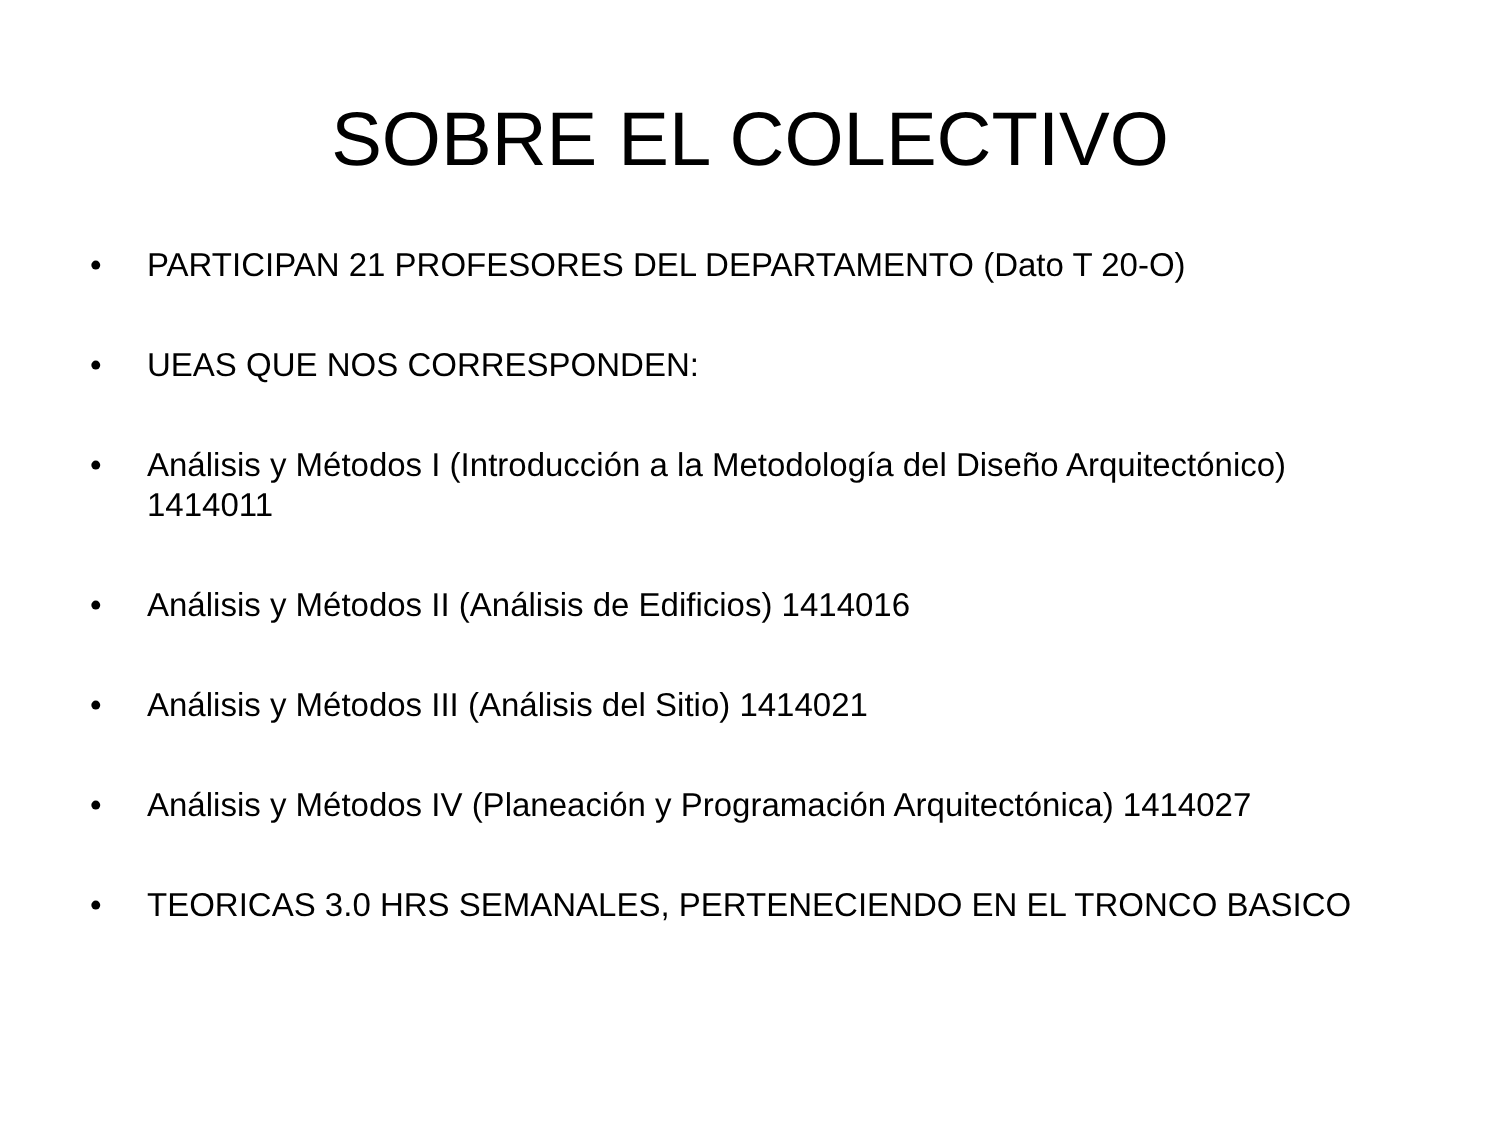SOBRE EL COLECTIVO
• PARTICIPAN 21 PROFESORES DEL DEPARTAMENTO (Dato T 20-O)
• UEAS QUE NOS CORRESPONDEN:
• Análisis y Métodos I (Introducción a la Metodología del Diseño Arquitectónico) 1414011
• Análisis y Métodos II (Análisis de Edificios) 1414016
• Análisis y Métodos III (Análisis del Sitio) 1414021
• Análisis y Métodos IV (Planeación y Programación Arquitectónica) 1414027
• TEORICAS 3.0 HRS SEMANALES, PERTENECIENDO EN EL TRONCO BASICO